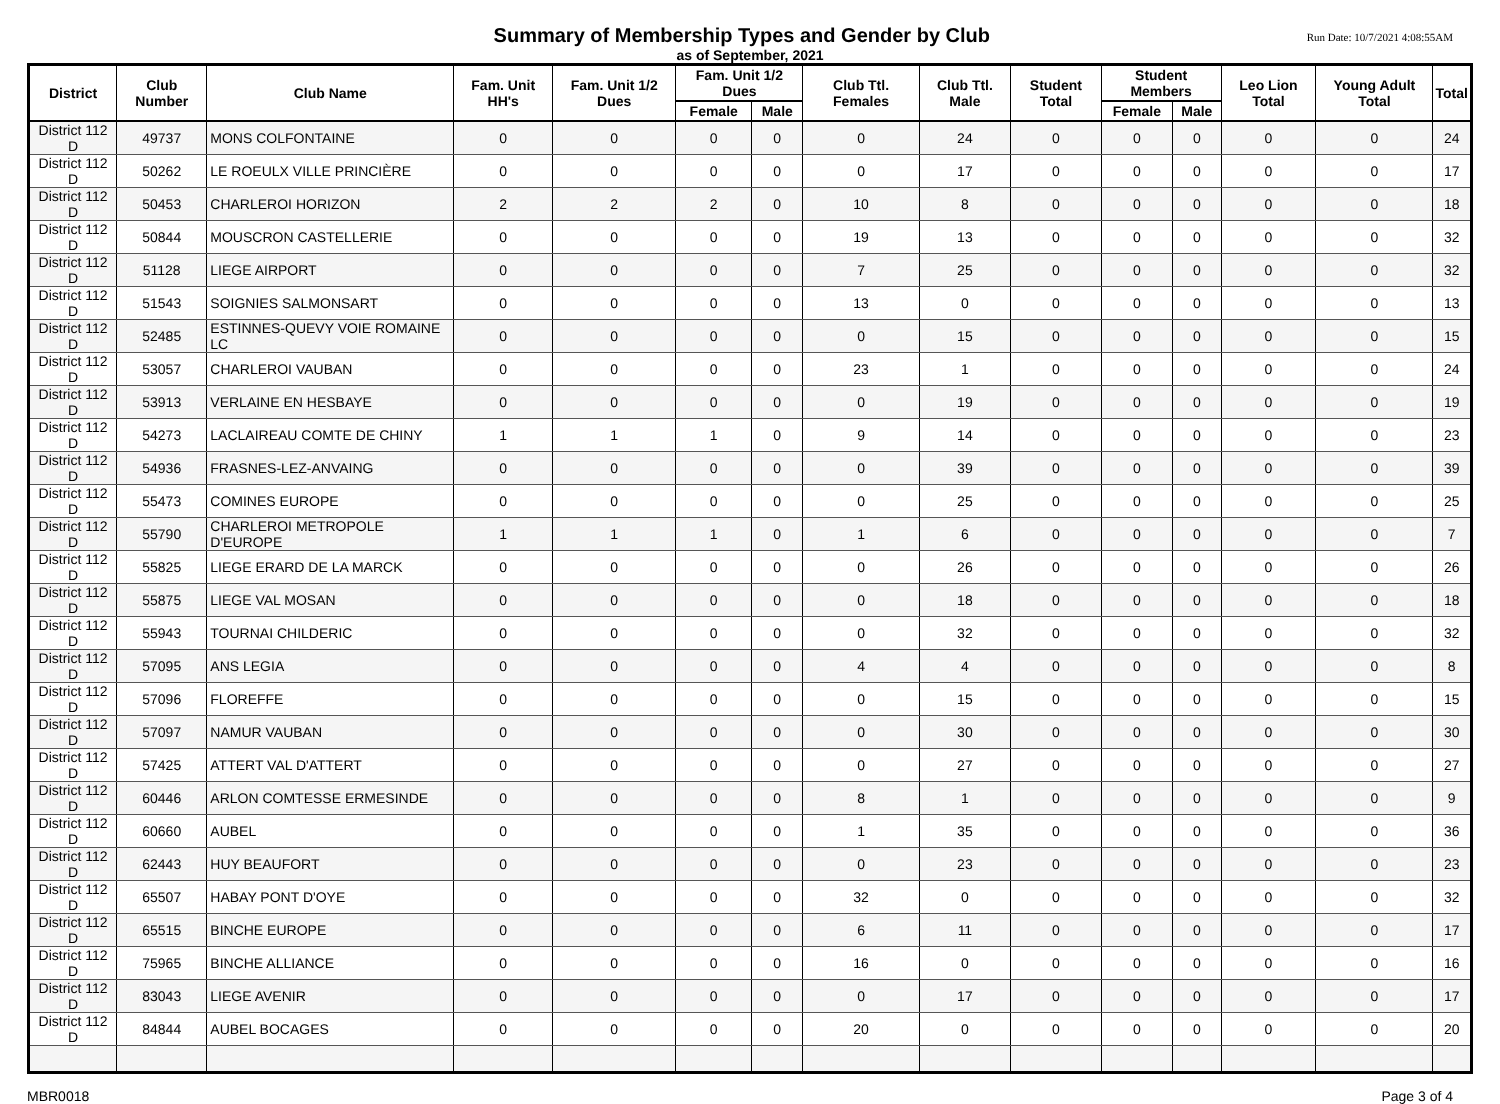Summary of Membership Types and Gender by Club
Run Date: 10/7/2021 4:08:55AM
as of September, 2021
| District | Club Number | Club Name | Fam. Unit HH's | Fam. Unit 1/2 Dues | Fam. Unit 1/2 Dues | | Club Ttl. Females | Club Ttl. Male | Student Total | Student Members | | Leo Lion Total | Young Adult Total | Total |
| --- | --- | --- | --- | --- | --- | --- | --- | --- | --- | --- | --- | --- | --- | --- |
| | | | | | Female | Male | | | | Female | Male | | | |
| District 112 D | 49737 | MONS COLFONTAINE | 0 | 0 | 0 | 0 | 0 | 24 | 0 | 0 | 0 | 0 | 0 | 24 |
| District 112 D | 50262 | LE ROEULX VILLE PRINCIÈRE | 0 | 0 | 0 | 0 | 0 | 17 | 0 | 0 | 0 | 0 | 0 | 17 |
| District 112 D | 50453 | CHARLEROI HORIZON | 2 | 2 | 2 | 0 | 10 | 8 | 0 | 0 | 0 | 0 | 0 | 18 |
| District 112 D | 50844 | MOUSCRON CASTELLERIE | 0 | 0 | 0 | 0 | 19 | 13 | 0 | 0 | 0 | 0 | 0 | 32 |
| District 112 D | 51128 | LIEGE AIRPORT | 0 | 0 | 0 | 0 | 7 | 25 | 0 | 0 | 0 | 0 | 0 | 32 |
| District 112 D | 51543 | SOIGNIES SALMONSART | 0 | 0 | 0 | 0 | 13 | 0 | 0 | 0 | 0 | 0 | 0 | 13 |
| District 112 D | 52485 | ESTINNES-QUEVY VOIE ROMAINE LC | 0 | 0 | 0 | 0 | 0 | 15 | 0 | 0 | 0 | 0 | 0 | 15 |
| District 112 D | 53057 | CHARLEROI VAUBAN | 0 | 0 | 0 | 0 | 23 | 1 | 0 | 0 | 0 | 0 | 0 | 24 |
| District 112 D | 53913 | VERLAINE EN HESBAYE | 0 | 0 | 0 | 0 | 0 | 19 | 0 | 0 | 0 | 0 | 0 | 19 |
| District 112 D | 54273 | LACLAIREAU COMTE DE CHINY | 1 | 1 | 1 | 0 | 9 | 14 | 0 | 0 | 0 | 0 | 0 | 23 |
| District 112 D | 54936 | FRASNES-LEZ-ANVAING | 0 | 0 | 0 | 0 | 0 | 39 | 0 | 0 | 0 | 0 | 0 | 39 |
| District 112 D | 55473 | COMINES EUROPE | 0 | 0 | 0 | 0 | 0 | 25 | 0 | 0 | 0 | 0 | 0 | 25 |
| District 112 D | 55790 | CHARLEROI METROPOLE D'EUROPE | 1 | 1 | 1 | 0 | 1 | 6 | 0 | 0 | 0 | 0 | 0 | 7 |
| District 112 D | 55825 | LIEGE ERARD DE LA MARCK | 0 | 0 | 0 | 0 | 0 | 26 | 0 | 0 | 0 | 0 | 0 | 26 |
| District 112 D | 55875 | LIEGE VAL MOSAN | 0 | 0 | 0 | 0 | 0 | 18 | 0 | 0 | 0 | 0 | 0 | 18 |
| District 112 D | 55943 | TOURNAI CHILDERIC | 0 | 0 | 0 | 0 | 0 | 32 | 0 | 0 | 0 | 0 | 0 | 32 |
| District 112 D | 57095 | ANS LEGIA | 0 | 0 | 0 | 0 | 4 | 4 | 0 | 0 | 0 | 0 | 0 | 8 |
| District 112 D | 57096 | FLOREFFE | 0 | 0 | 0 | 0 | 0 | 15 | 0 | 0 | 0 | 0 | 0 | 15 |
| District 112 D | 57097 | NAMUR VAUBAN | 0 | 0 | 0 | 0 | 0 | 30 | 0 | 0 | 0 | 0 | 0 | 30 |
| District 112 D | 57425 | ATTERT VAL D'ATTERT | 0 | 0 | 0 | 0 | 0 | 27 | 0 | 0 | 0 | 0 | 0 | 27 |
| District 112 D | 60446 | ARLON COMTESSE ERMESINDE | 0 | 0 | 0 | 0 | 8 | 1 | 0 | 0 | 0 | 0 | 0 | 9 |
| District 112 D | 60660 | AUBEL | 0 | 0 | 0 | 0 | 1 | 35 | 0 | 0 | 0 | 0 | 0 | 36 |
| District 112 D | 62443 | HUY BEAUFORT | 0 | 0 | 0 | 0 | 0 | 23 | 0 | 0 | 0 | 0 | 0 | 23 |
| District 112 D | 65507 | HABAY PONT D'OYE | 0 | 0 | 0 | 0 | 32 | 0 | 0 | 0 | 0 | 0 | 0 | 32 |
| District 112 D | 65515 | BINCHE EUROPE | 0 | 0 | 0 | 0 | 6 | 11 | 0 | 0 | 0 | 0 | 0 | 17 |
| District 112 D | 75965 | BINCHE ALLIANCE | 0 | 0 | 0 | 0 | 16 | 0 | 0 | 0 | 0 | 0 | 0 | 16 |
| District 112 D | 83043 | LIEGE AVENIR | 0 | 0 | 0 | 0 | 0 | 17 | 0 | 0 | 0 | 0 | 0 | 17 |
| District 112 D | 84844 | AUBEL BOCAGES | 0 | 0 | 0 | 0 | 20 | 0 | 0 | 0 | 0 | 0 | 0 | 20 |
MBR0018 Page 3 of 4